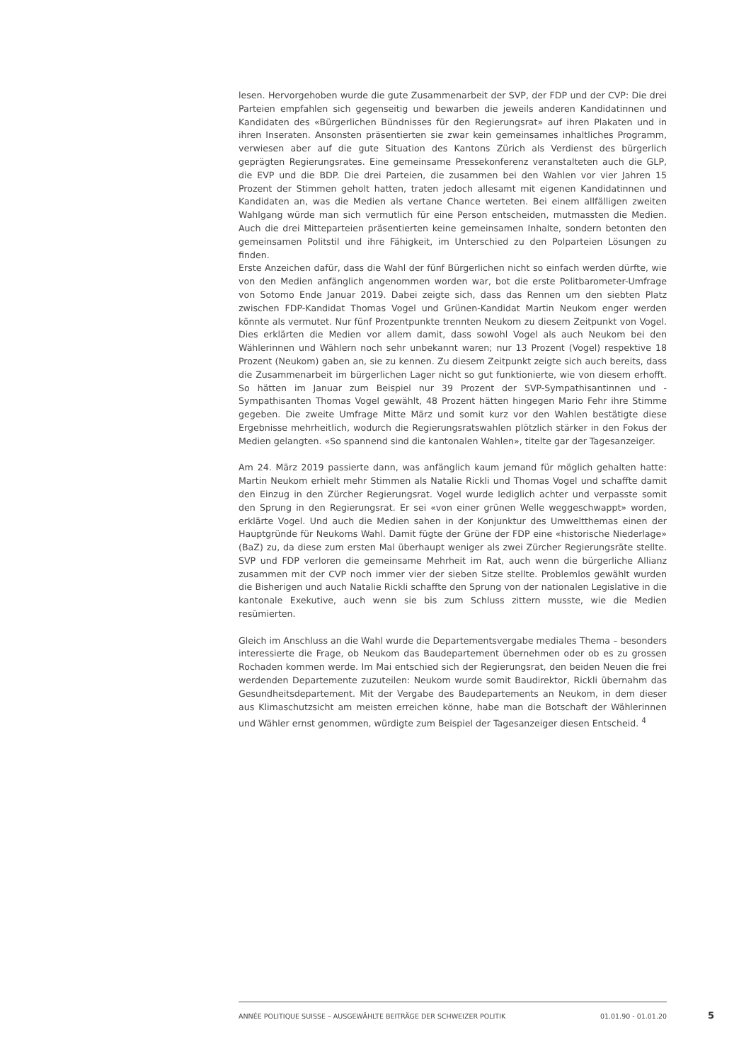lesen. Hervorgehoben wurde die gute Zusammenarbeit der SVP, der FDP und der CVP: Die drei Parteien empfahlen sich gegenseitig und bewarben die jeweils anderen Kandidatinnen und Kandidaten des «Bürgerlichen Bündnisses für den Regierungsrat» auf ihren Plakaten und in ihren Inseraten. Ansonsten präsentierten sie zwar kein gemeinsames inhaltliches Programm, verwiesen aber auf die gute Situation des Kantons Zürich als Verdienst des bürgerlich geprägten Regierungsrates. Eine gemeinsame Pressekonferenz veranstalteten auch die GLP, die EVP und die BDP. Die drei Parteien, die zusammen bei den Wahlen vor vier Jahren 15 Prozent der Stimmen geholt hatten, traten jedoch allesamt mit eigenen Kandidatinnen und Kandidaten an, was die Medien als vertane Chance werteten. Bei einem allfälligen zweiten Wahlgang würde man sich vermutlich für eine Person entscheiden, mutmassten die Medien. Auch die drei Mitteparteien präsentierten keine gemeinsamen Inhalte, sondern betonten den gemeinsamen Politstil und ihre Fähigkeit, im Unterschied zu den Polparteien Lösungen zu finden.
Erste Anzeichen dafür, dass die Wahl der fünf Bürgerlichen nicht so einfach werden dürfte, wie von den Medien anfänglich angenommen worden war, bot die erste Politbarometer-Umfrage von Sotomo Ende Januar 2019. Dabei zeigte sich, dass das Rennen um den siebten Platz zwischen FDP-Kandidat Thomas Vogel und Grünen-Kandidat Martin Neukom enger werden könnte als vermutet. Nur fünf Prozentpunkte trennten Neukom zu diesem Zeitpunkt von Vogel. Dies erklärten die Medien vor allem damit, dass sowohl Vogel als auch Neukom bei den Wählerinnen und Wählern noch sehr unbekannt waren; nur 13 Prozent (Vogel) respektive 18 Prozent (Neukom) gaben an, sie zu kennen. Zu diesem Zeitpunkt zeigte sich auch bereits, dass die Zusammenarbeit im bürgerlichen Lager nicht so gut funktionierte, wie von diesem erhofft. So hätten im Januar zum Beispiel nur 39 Prozent der SVP-Sympathisantinnen und -Sympathisanten Thomas Vogel gewählt, 48 Prozent hätten hingegen Mario Fehr ihre Stimme gegeben. Die zweite Umfrage Mitte März und somit kurz vor den Wahlen bestätigte diese Ergebnisse mehrheitlich, wodurch die Regierungsratswahlen plötzlich stärker in den Fokus der Medien gelangten. «So spannend sind die kantonalen Wahlen», titelte gar der Tagesanzeiger.
Am 24. März 2019 passierte dann, was anfänglich kaum jemand für möglich gehalten hatte: Martin Neukom erhielt mehr Stimmen als Natalie Rickli und Thomas Vogel und schaffte damit den Einzug in den Zürcher Regierungsrat. Vogel wurde lediglich achter und verpasste somit den Sprung in den Regierungsrat. Er sei «von einer grünen Welle weggeschwappt» worden, erklärte Vogel. Und auch die Medien sahen in der Konjunktur des Umweltthemas einen der Hauptgründe für Neukoms Wahl. Damit fügte der Grüne der FDP eine «historische Niederlage» (BaZ) zu, da diese zum ersten Mal überhaupt weniger als zwei Zürcher Regierungsräte stellte. SVP und FDP verloren die gemeinsame Mehrheit im Rat, auch wenn die bürgerliche Allianz zusammen mit der CVP noch immer vier der sieben Sitze stellte. Problemlos gewählt wurden die Bisherigen und auch Natalie Rickli schaffte den Sprung von der nationalen Legislative in die kantonale Exekutive, auch wenn sie bis zum Schluss zittern musste, wie die Medien resümierten.
Gleich im Anschluss an die Wahl wurde die Departementsvergabe mediales Thema – besonders interessierte die Frage, ob Neukom das Baudepartement übernehmen oder ob es zu grossen Rochaden kommen werde. Im Mai entschied sich der Regierungsrat, den beiden Neuen die frei werdenden Departemente zuzuteilen: Neukom wurde somit Baudirektor, Rickli übernahm das Gesundheitsdepartement. Mit der Vergabe des Baudepartements an Neukom, in dem dieser aus Klimaschutzsicht am meisten erreichen könne, habe man die Botschaft der Wählerinnen und Wähler ernst genommen, würdigte zum Beispiel der Tagesanzeiger diesen Entscheid. <sup>4</sup>
ANNÉE POLITIQUE SUISSE – AUSGEWÄHLTE BEITRÄGE DER SCHWEIZER POLITIK 01.01.90 - 01.01.20
5